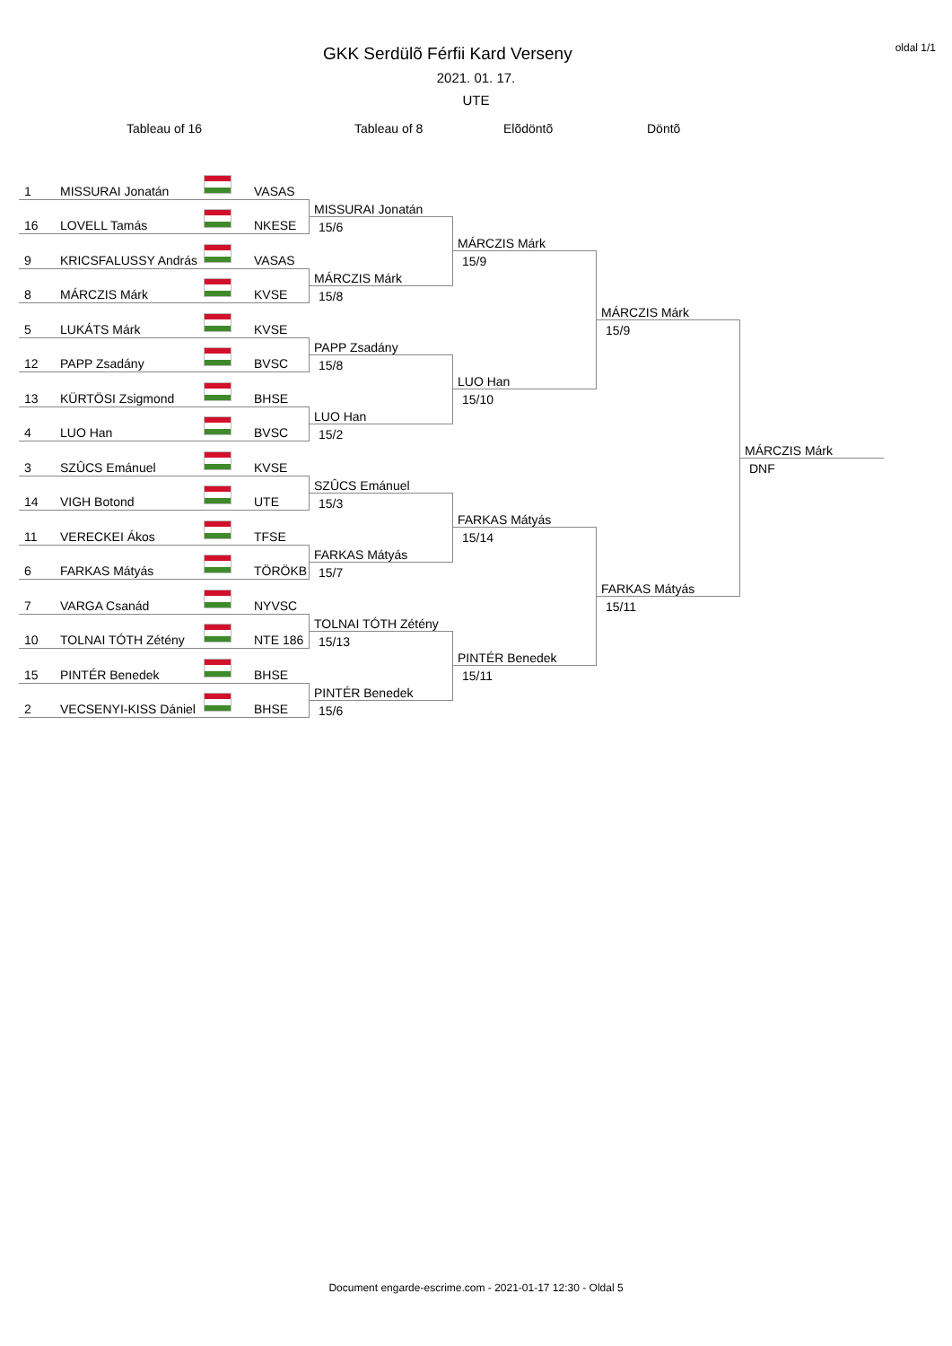oldal 1/1
GKK Serdülõ Férfii Kard Verseny
2021. 01. 17.
UTE
Tableau of 16
Tableau of 8
Elõdöntõ
Döntõ
1 MISSURAI Jonatán VASAS
16 LOVELL Tamás NKESE
9 KRICSFALUSSY András VASAS
8 MÁRCZIS Márk KVSE
5 LUKÁTS Márk KVSE
12 PAPP Zsadány BVSC
13 KÜRTÖSI Zsigmond BHSE
4 LUO Han BVSC
3 SZÛCS Emánuel KVSE
14 VIGH Botond UTE
11 VERECKEI Ákos TFSE
6 FARKAS Mátyás TÖRÖKB
7 VARGA Csanád NYVSC
10 TOLNAI TÓTH Zétény NTE 186
15 PINTÉR Benedek BHSE
2 VECSENYI-KISS Dániel BHSE
MISSURAI Jonatán
15/6
MÁRCZIS Márk
15/8
PAPP Zsadány
15/8
LUO Han
15/2
SZÛCS Emánuel
15/3
FARKAS Mátyás
15/7
TOLNAI TÓTH Zétény
15/13
PINTÉR Benedek
15/6
MÁRCZIS Márk
15/9
LUO Han
15/10
FARKAS Mátyás
15/14
PINTÉR Benedek
15/11
MÁRCZIS Márk
15/9
FARKAS Mátyás
15/11
MÁRCZIS Márk
DNF
Document engarde-escrime.com - 2021-01-17 12:30 - Oldal 5